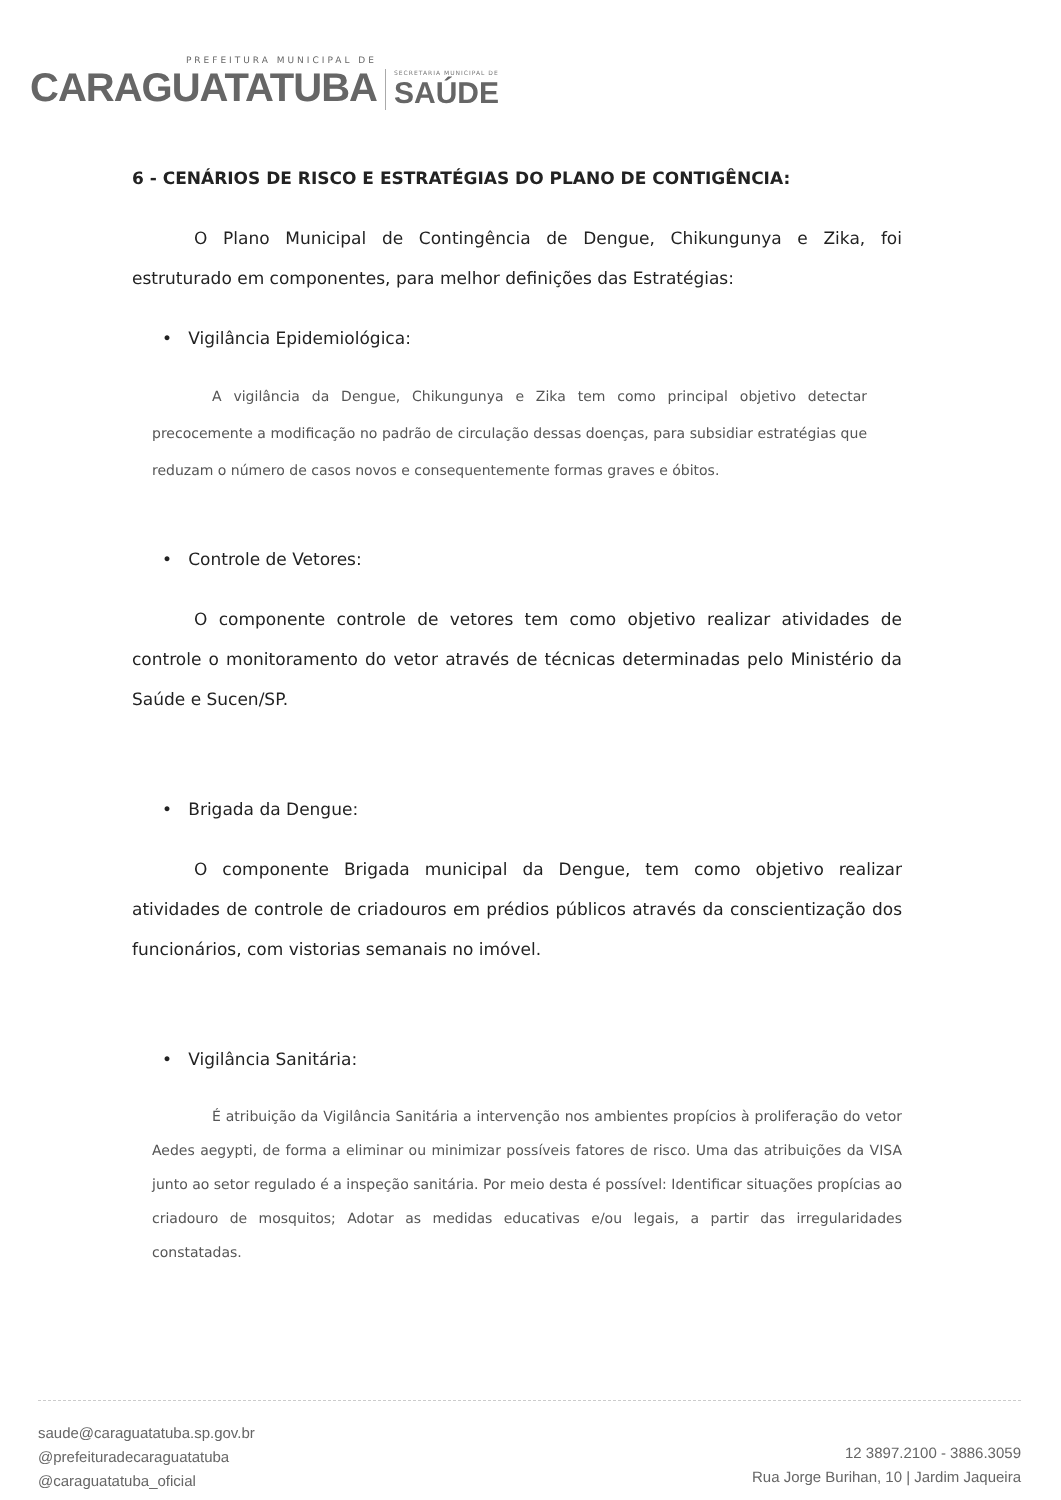PREFEITURA MUNICIPAL DE
CARAGUATATUBA
SECRETARIA MUNICIPAL DE
SAÚDE
6 - CENÁRIOS DE RISCO E ESTRATÉGIAS DO PLANO DE CONTIGÊNCIA:
O Plano Municipal de Contingência de Dengue, Chikungunya e Zika, foi estruturado em componentes, para melhor definições das Estratégias:
• Vigilância Epidemiológica:
A vigilância da Dengue, Chikungunya e Zika tem como principal objetivo detectar precocemente a modificação no padrão de circulação dessas doenças, para subsidiar estratégias que reduzam o número de casos novos e consequentemente formas graves e óbitos.
• Controle de Vetores:
O componente controle de vetores tem como objetivo realizar atividades de controle o monitoramento do vetor através de técnicas determinadas pelo Ministério da Saúde e Sucen/SP.
• Brigada da Dengue:
O componente Brigada municipal da Dengue, tem como objetivo realizar atividades de controle de criadouros em prédios públicos através da conscientização dos funcionários, com vistorias semanais no imóvel.
• Vigilância Sanitária:
É atribuição da Vigilância Sanitária a intervenção nos ambientes propícios à proliferação do vetor Aedes aegypti, de forma a eliminar ou minimizar possíveis fatores de risco. Uma das atribuições da VISA junto ao setor regulado é a inspeção sanitária. Por meio desta é possível: Identificar situações propícias ao criadouro de mosquitos; Adotar as medidas educativas e/ou legais, a partir das irregularidades constatadas.
saude@caraguatatuba.sp.gov.br
@prefeituradecaraguatatuba
@caraguatatuba_oficial
12 3897.2100 - 3886.3059
Rua Jorge Burihan, 10 | Jardim Jaqueira